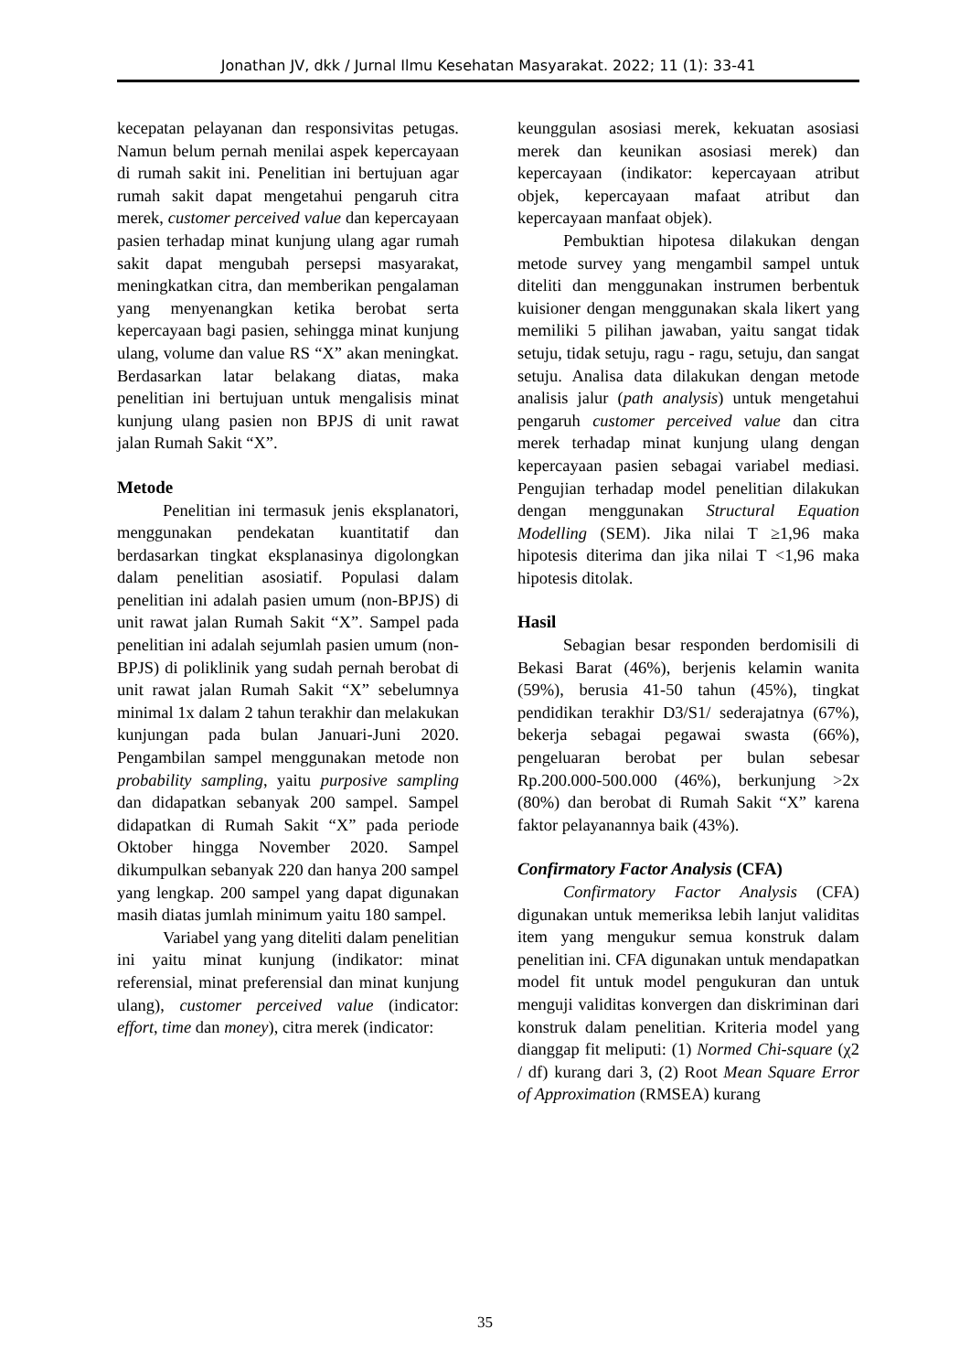Jonathan JV, dkk / Jurnal Ilmu Kesehatan Masyarakat. 2022; 11 (1): 33-41
kecepatan pelayanan dan responsivitas petugas. Namun belum pernah menilai aspek kepercayaan di rumah sakit ini. Penelitian ini bertujuan agar rumah sakit dapat mengetahui pengaruh citra merek, customer perceived value dan kepercayaan pasien terhadap minat kunjung ulang agar rumah sakit dapat mengubah persepsi masyarakat, meningkatkan citra, dan memberikan pengalaman yang menyenangkan ketika berobat serta kepercayaan bagi pasien, sehingga minat kunjung ulang, volume dan value RS “X” akan meningkat. Berdasarkan latar belakang diatas, maka penelitian ini bertujuan untuk mengalisis minat kunjung ulang pasien non BPJS di unit rawat jalan Rumah Sakit “X”.
Metode
Penelitian ini termasuk jenis eksplanatori, menggunakan pendekatan kuantitatif dan berdasarkan tingkat eksplanasinya digolongkan dalam penelitian asosiatif. Populasi dalam penelitian ini adalah pasien umum (non-BPJS) di unit rawat jalan Rumah Sakit “X”. Sampel pada penelitian ini adalah sejumlah pasien umum (non-BPJS) di poliklinik yang sudah pernah berobat di unit rawat jalan Rumah Sakit “X” sebelumnya minimal 1x dalam 2 tahun terakhir dan melakukan kunjungan pada bulan Januari-Juni 2020. Pengambilan sampel menggunakan metode non probability sampling, yaitu purposive sampling dan didapatkan sebanyak 200 sampel. Sampel didapatkan di Rumah Sakit “X” pada periode Oktober hingga November 2020. Sampel dikumpulkan sebanyak 220 dan hanya 200 sampel yang lengkap. 200 sampel yang dapat digunakan masih diatas jumlah minimum yaitu 180 sampel.
Variabel yang yang diteliti dalam penelitian ini yaitu minat kunjung (indikator: minat referensial, minat preferensial dan minat kunjung ulang), customer perceived value (indicator: effort, time dan money), citra merek (indicator:
keunggulan asosiasi merek, kekuatan asosiasi merek dan keunikan asosiasi merek) dan kepercayaan (indikator: kepercayaan atribut objek, kepercayaan mafaat atribut dan kepercayaan manfaat objek).
Pembuktian hipotesa dilakukan dengan metode survey yang mengambil sampel untuk diteliti dan menggunakan instrumen berbentuk kuisioner dengan menggunakan skala likert yang memiliki 5 pilihan jawaban, yaitu sangat tidak setuju, tidak setuju, ragu - ragu, setuju, dan sangat setuju. Analisa data dilakukan dengan metode analisis jalur (path analysis) untuk mengetahui pengaruh customer perceived value dan citra merek terhadap minat kunjung ulang dengan kepercayaan pasien sebagai variabel mediasi. Pengujian terhadap model penelitian dilakukan dengan menggunakan Structural Equation Modelling (SEM). Jika nilai T ≥1,96 maka hipotesis diterima dan jika nilai T <1,96 maka hipotesis ditolak.
Hasil
Sebagian besar responden berdomisili di Bekasi Barat (46%), berjenis kelamin wanita (59%), berusia 41-50 tahun (45%), tingkat pendidikan terakhir D3/S1/ sederajatnya (67%), bekerja sebagai pegawai swasta (66%), pengeluaran berobat per bulan sebesar Rp.200.000-500.000 (46%), berkunjung >2x (80%) dan berobat di Rumah Sakit “X” karena faktor pelayanannya baik (43%).
Confirmatory Factor Analysis (CFA)
Confirmatory Factor Analysis (CFA) digunakan untuk memeriksa lebih lanjut validitas item yang mengukur semua konstruk dalam penelitian ini. CFA digunakan untuk mendapatkan model fit untuk model pengukuran dan untuk menguji validitas konvergen dan diskriminan dari konstruk dalam penelitian. Kriteria model yang dianggap fit meliputi: (1) Normed Chi-square (χ2 / df) kurang dari 3, (2) Root Mean Square Error of Approximation (RMSEA) kurang
35